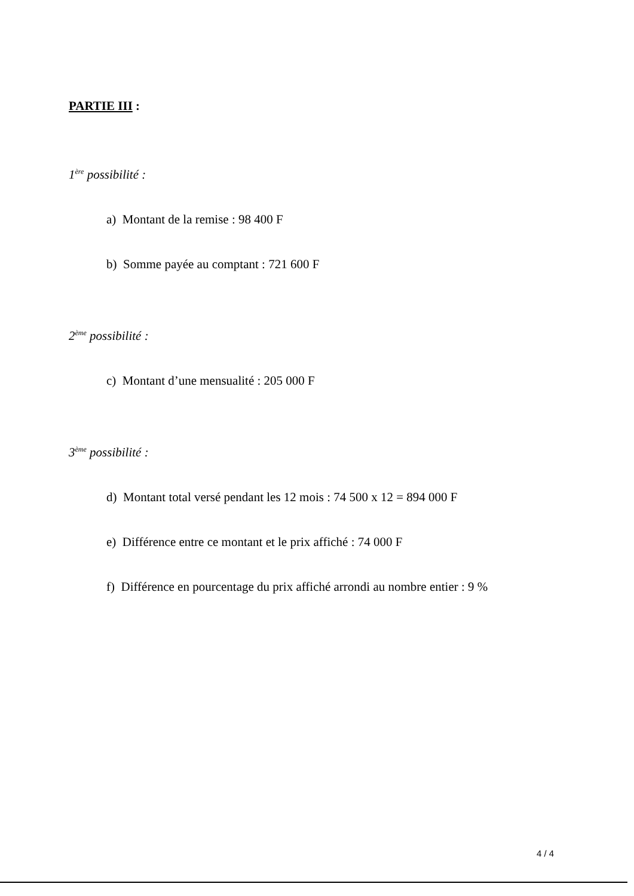PARTIE III :
1<sup>ère</sup> possibilité :
a) Montant de la remise : 98 400 F
b) Somme payée au comptant : 721 600 F
2<sup>ème</sup> possibilité :
c) Montant d’une mensualité : 205 000 F
3<sup>ème</sup> possibilité :
d) Montant total versé pendant les 12 mois : 74 500 x 12 = 894 000 F
e) Différence entre ce montant et le prix affiché : 74 000 F
f) Différence en pourcentage du prix affiché arrondi au nombre entier : 9 %
4 / 4